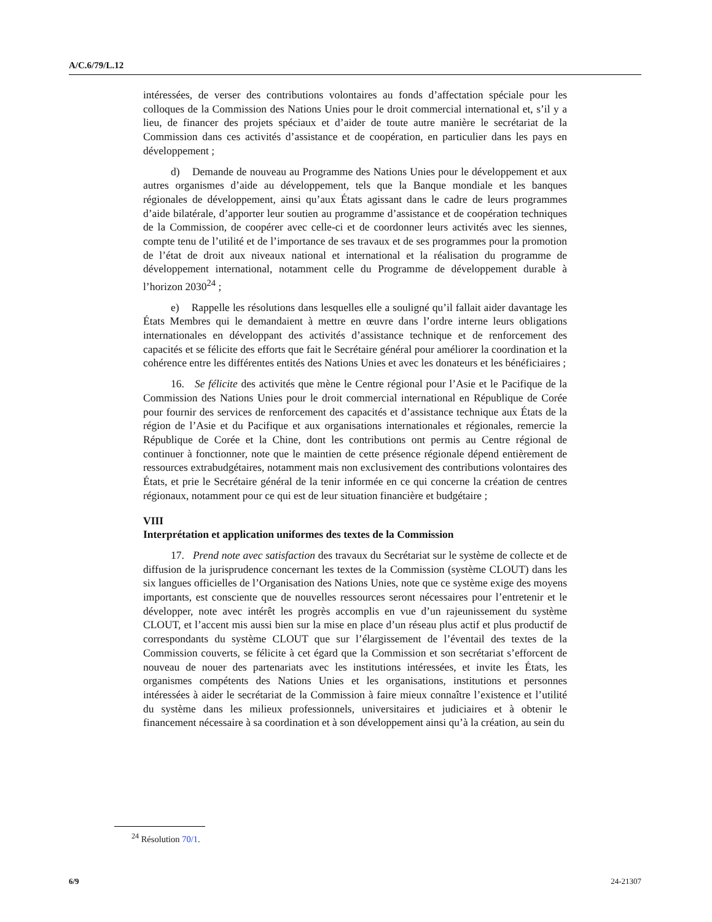A/C.6/79/L.12
intéressées, de verser des contributions volontaires au fonds d’affectation spéciale pour les colloques de la Commission des Nations Unies pour le droit commercial international et, s’il y a lieu, de financer des projets spéciaux et d’aider de toute autre manière le secrétariat de la Commission dans ces activités d’assistance et de coopération, en particulier dans les pays en développement ;
d) Demande de nouveau au Programme des Nations Unies pour le développement et aux autres organismes d’aide au développement, tels que la Banque mondiale et les banques régionales de développement, ainsi qu’aux États agissant dans le cadre de leurs programmes d’aide bilatérale, d’apporter leur soutien au programme d’assistance et de coopération techniques de la Commission, de coopérer avec celle-ci et de coordonner leurs activités avec les siennes, compte tenu de l’utilité et de l’importance de ses travaux et de ses programmes pour la promotion de l’état de droit aux niveaux national et international et la réalisation du programme de développement international, notamment celle du Programme de développement durable à l’horizon 2030<sup>24</sup> ;
e) Rappelle les résolutions dans lesquelles elle a souligné qu’il fallait aider davantage les États Membres qui le demandaient à mettre en œuvre dans l’ordre interne leurs obligations internationales en développant des activités d’assistance technique et de renforcement des capacités et se félicite des efforts que fait le Secrétaire général pour améliorer la coordination et la cohérence entre les différentes entités des Nations Unies et avec les donateurs et les bénéficiaires ;
16. Se félicite des activités que mène le Centre régional pour l’Asie et le Pacifique de la Commission des Nations Unies pour le droit commercial international en République de Corée pour fournir des services de renforcement des capacités et d’assistance technique aux États de la région de l’Asie et du Pacifique et aux organisations internationales et régionales, remercie la République de Corée et la Chine, dont les contributions ont permis au Centre régional de continuer à fonctionner, note que le maintien de cette présence régionale dépend entièrement de ressources extrabudgétaires, notamment mais non exclusivement des contributions volontaires des États, et prie le Secrétaire général de la tenir informée en ce qui concerne la création de centres régionaux, notamment pour ce qui est de leur situation financière et budgétaire ;
VIII
Interprétation et application uniformes des textes de la Commission
17. Prend note avec satisfaction des travaux du Secrétariat sur le système de collecte et de diffusion de la jurisprudence concernant les textes de la Commission (système CLOUT) dans les six langues officielles de l’Organisation des Nations Unies, note que ce système exige des moyens importants, est consciente que de nouvelles ressources seront nécessaires pour l’entretenir et le développer, note avec intérêt les progrès accomplis en vue d’un rajeunissement du système CLOUT, et l’accent mis aussi bien sur la mise en place d’un réseau plus actif et plus productif de correspondants du système CLOUT que sur l’élargissement de l’éventail des textes de la Commission couverts, se félicite à cet égard que la Commission et son secrétariat s’efforcent de nouveau de nouer des partenariats avec les institutions intéressées, et invite les États, les organismes compétents des Nations Unies et les organisations, institutions et personnes intéressées à aider le secrétariat de la Commission à faire mieux connaître l’existence et l’utilité du système dans les milieux professionnels, universitaires et judiciaires et à obtenir le financement nécessaire à sa coordination et à son développement ainsi qu’à la création, au sein du
<sup>24</sup> Résolution 70/1.
6/9 24-21307